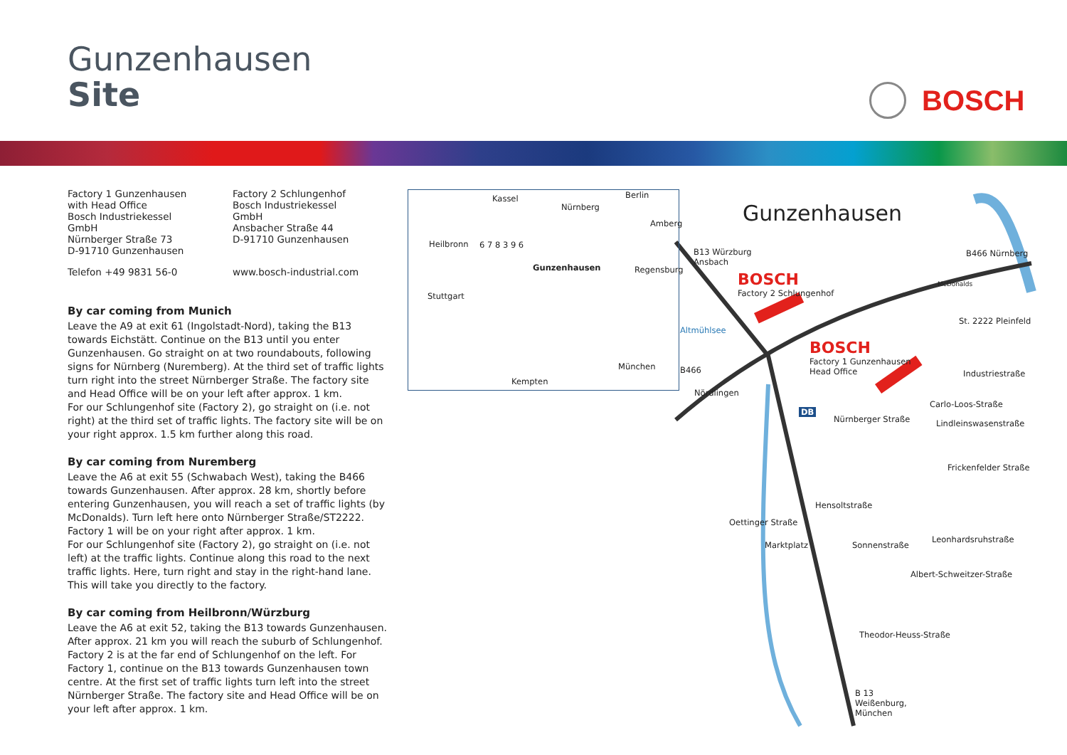Gunzenhausen
Site
BOSCH
Factory 1 Gunzenhausen with Head Office
Bosch Industriekessel GmbH
Nürnberger Straße 73
D-91710 Gunzenhausen
Factory 2 Schlungenhof
Bosch Industriekessel GmbH
Ansbacher Straße 44
D-91710 Gunzenhausen
Telefon +49 9831 56-0 www.bosch-industrial.com
By car coming from Munich
Leave the A9 at exit 61 (Ingolstadt-Nord), taking the B13 towards Eichstätt. Continue on the B13 until you enter Gunzenhausen. Go straight on at two roundabouts, following signs for Nürnberg (Nuremberg). At the third set of traffic lights turn right into the street Nürnberger Straße. The factory site and Head Office will be on your left after approx. 1 km.
For our Schlungenhof site (Factory 2), go straight on (i.e. not right) at the third set of traffic lights. The factory site will be on your right approx. 1.5 km further along this road.
By car coming from Nuremberg
Leave the A6 at exit 55 (Schwabach West), taking the B466 towards Gunzenhausen. After approx. 28 km, shortly before entering Gunzenhausen, you will reach a set of traffic lights (by McDonalds). Turn left here onto Nürnberger Straße/ST2222. Factory 1 will be on your right after approx. 1 km.
For our Schlungenhof site (Factory 2), go straight on (i.e. not left) at the traffic lights. Continue along this road to the next traffic lights. Here, turn right and stay in the right-hand lane. This will take you directly to the factory.
By car coming from Heilbronn/Würzburg
Leave the A6 at exit 52, taking the B13 towards Gunzenhausen. After approx. 21 km you will reach the suburb of Schlungenhof. Factory 2 is at the far end of Schlungenhof on the left. For Factory 1, continue on the B13 towards Gunzenhausen town centre. At the first set of traffic lights turn left into the street Nürnberger Straße. The factory site and Head Office will be on your left after approx. 1 km.
Gunzenhausen
Kassel
Nürnberg
Berlin
Amberg
Heilbronn
Regensburg
Stuttgart
München
Kempten
6 7 8 3 9 6
Gunzenhausen
B13 Würzburg
Ansbach
BOSCH
Factory 2 Schlungenhof
B466 Nürnberg
McDonalds
St. 2222 Pleinfeld
Altmühlsee
BOSCH
Factory 1 Gunzenhausen
Head Office
B466 Industriestraße
Nördlingen
Carlo-Loos-Straße
DB
Nürnberger Straße Lindleinswasenstraße
Frickenfelder Straße
Hensoltstraße
Oettinger Straße
Leonhardsruhstraße
Marktplatz Sonnenstraße
Albert-Schweitzer-Straße
Theodor-Heuss-Straße
B 13
Weißenburg,
München